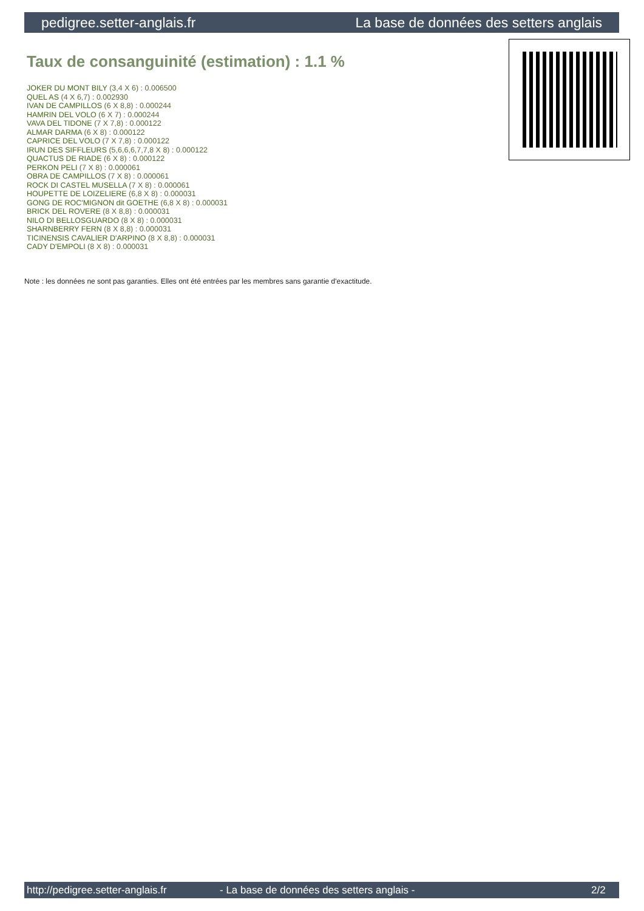pedigree.setter-anglais.fr La base de données des setters anglais
Taux de consanguinité (estimation) : 1.1 %
JOKER DU MONT BILY (3,4 X 6) : 0.006500
QUEL AS (4 X 6,7) : 0.002930
IVAN DE CAMPILLOS (6 X 8,8) : 0.000244
HAMRIN DEL VOLO (6 X 7) : 0.000244
VAVA DEL TIDONE (7 X 7,8) : 0.000122
ALMAR DARMA (6 X 8) : 0.000122
CAPRICE DEL VOLO (7 X 7,8) : 0.000122
IRUN DES SIFFLEURS (5,6,6,6,7,7,8 X 8) : 0.000122
QUACTUS DE RIADE (6 X 8) : 0.000122
PERKON PELI (7 X 8) : 0.000061
OBRA DE CAMPILLOS (7 X 8) : 0.000061
ROCK DI CASTEL MUSELLA (7 X 8) : 0.000061
HOUPETTE DE LOIZELIERE (6,8 X 8) : 0.000031
GONG DE ROC'MIGNON dit GOETHE (6,8 X 8) : 0.000031
BRICK DEL ROVERE (8 X 8,8) : 0.000031
NILO DI BELLOSGUARDO (8 X 8) : 0.000031
SHARNBERRY FERN (8 X 8,8) : 0.000031
TICINENSIS CAVALIER D'ARPINO (8 X 8,8) : 0.000031
CADY D'EMPOLI (8 X 8) : 0.000031
Note : les données ne sont pas garanties. Elles ont été entrées par les membres sans garantie d'exactitude.
http://pedigree.setter-anglais.fr - La base de données des setters anglais - 2/2